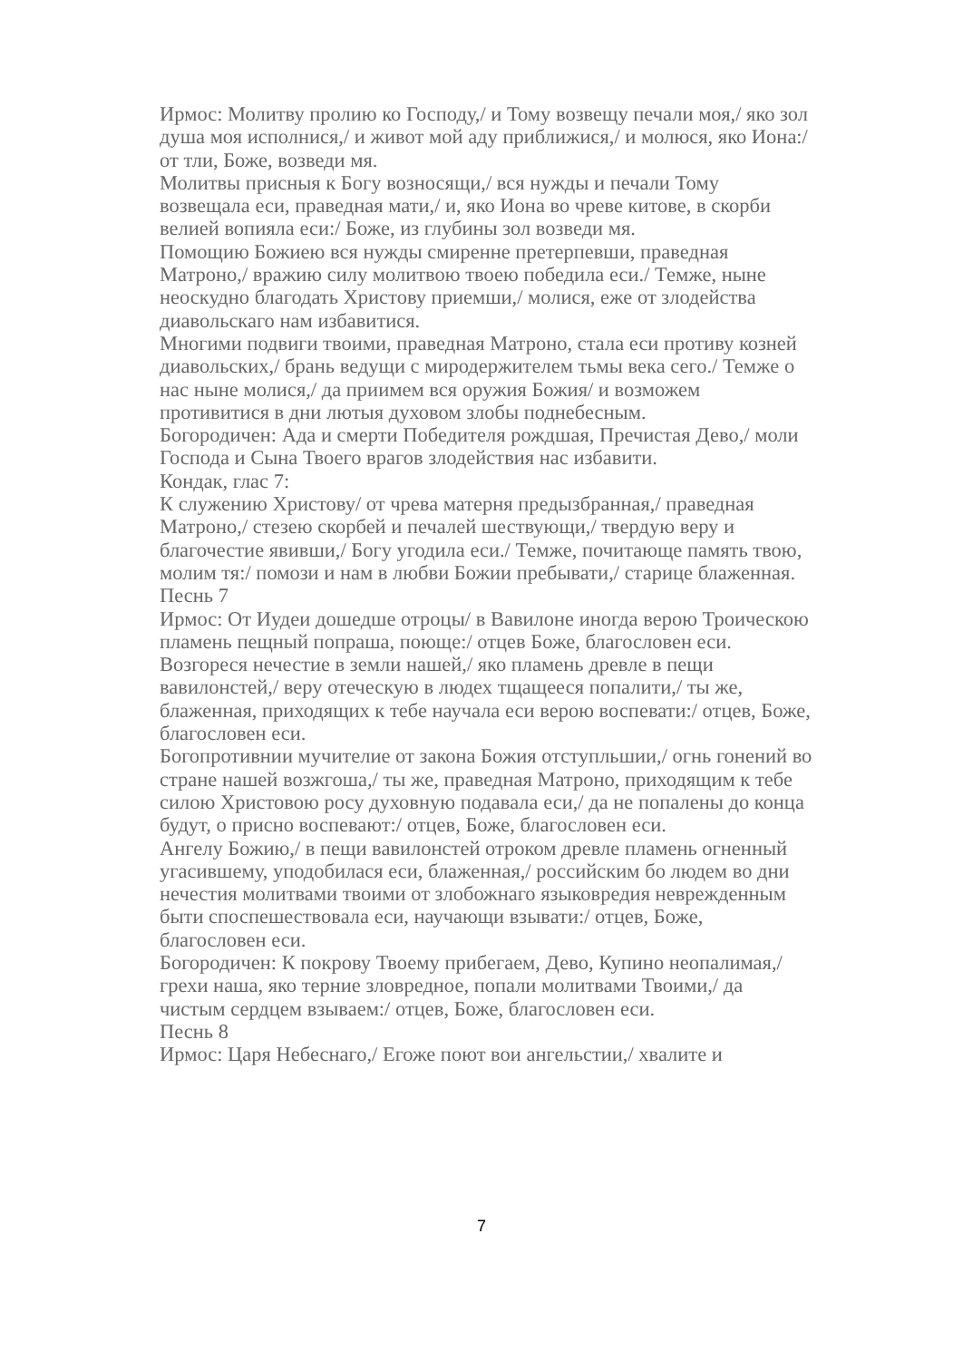Ирмос: Молитву пролию ко Господу,/ и Тому возвещу печали моя,/ яко зол душа моя исполнися,/ и живот мой аду приближися,/ и молюся, яко Иона:/ от тли, Боже, возведи мя.
Молитвы присныя к Богу возносящи,/ вся нужды и печали Тому возвещала еси, праведная мати,/ и, яко Иона во чреве китове, в скорби велией вопияла еси:/ Боже, из глубины зол возведи мя.
Помощию Божиею вся нужды смиренне претерпевши, праведная Матроно,/ вражию силу молитвою твоею победила еси./ Темже, ныне неоскудно благодать Христову приемши,/ молися, еже от злодейства диавольскаго нам избавитися.
Многими подвиги твоими, праведная Матроно, стала еси противу козней диавольских,/ брань ведущи с миродержителем тьмы века сего./ Темже о нас ныне молися,/ да приимем вся оружия Божия/ и возможем противитися в дни лютыя духовом злобы поднебесным.
Богородичен: Ада и смерти Победителя рождшая, Пречистая Дево,/ моли Господа и Сына Твоего врагов злодействия нас избавити.
Кондак, глас 7:
К служению Христову/ от чрева матерня предызбранная,/ праведная Матроно,/ стезею скорбей и печалей шествующи,/ твердую веру и благочестие явивши,/ Богу угодила еси./ Темже, почитающе память твою, молим тя:/ помози и нам в любви Божии пребывати,/ старице блаженная.
Песнь 7
Ирмос: От Иудеи дошедше отроцы/ в Вавилоне иногда верою Троическою пламень пещный попраша, поюще:/ отцев Боже, благословен еси.
Возгореся нечестие в земли нашей,/ яко пламень древле в пещи вавилонстей,/ веру отеческую в людех тщащееся попалити,/ ты же, блаженная, приходящих к тебе научала еси верою воспевати:/ отцев, Боже, благословен еси.
Богопротивнии мучителие от закона Божия отступльшии,/ огнь гонений во стране нашей возжгоша,/ ты же, праведная Матроно, приходящим к тебе силою Христовою росу духовную подавала еси,/ да не попалены до конца будут, о присно воспевают:/ отцев, Боже, благословен еси.
Ангелу Божию,/ в пещи вавилонстей отроком древле пламень огненный угасившему, уподобилася еси, блаженная,/ российским бо людем во дни нечестия молитвами твоими от злобожнаго языковредия невреж­денным быти споспешествовала еси, научающи взывати:/ отцев, Боже, благословен еси.
Богородичен: К покрову Твоему прибегаем, Дево, Купино неопалимая,/ грехи наша, яко терние зловредное, попали молитвами Твоими,/ да чистым сердцем взываем:/ отцев, Боже, благословен еси.
Песнь 8
Ирмос: Царя Небеснаго,/ Егоже поют вои ангельстии,/ хвалите и
7